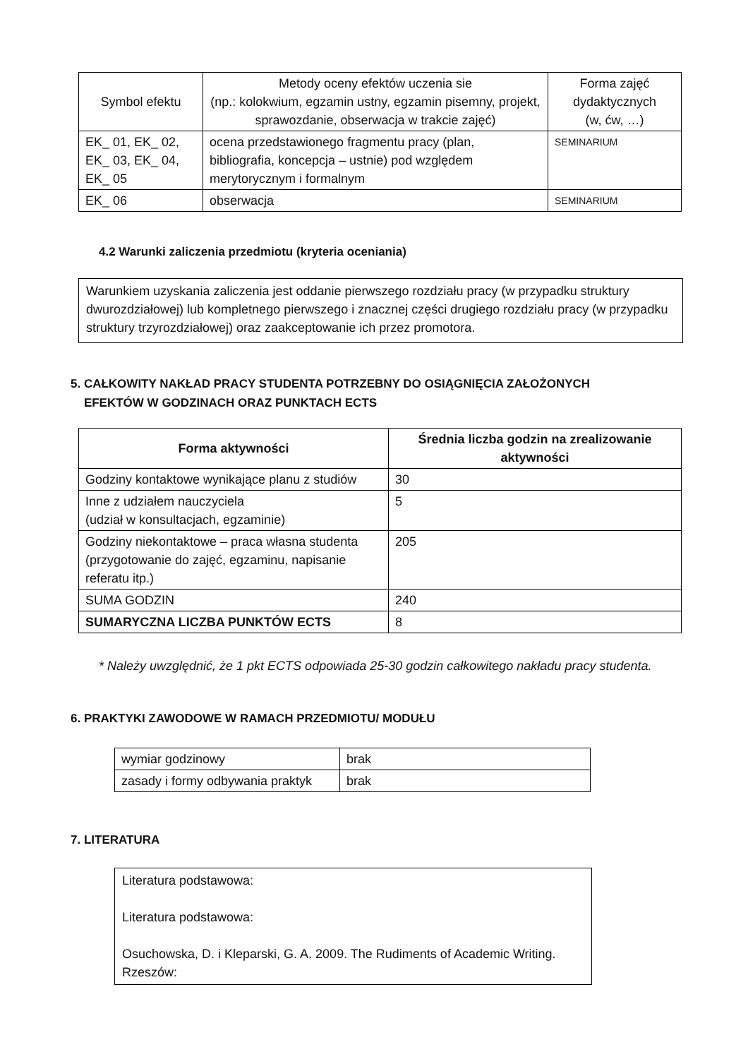| Symbol efektu | Metody oceny efektów uczenia sie (np.: kolokwium, egzamin ustny, egzamin pisemny, projekt, sprawozdanie, obserwacja w trakcie zajęć) | Forma zajęć dydaktycznych (w, ćw, …) |
| --- | --- | --- |
| EK_ 01, EK_ 02, EK_ 03, EK_ 04, EK_ 05 | ocena przedstawionego fragmentu pracy (plan, bibliografia, koncepcja – ustnie) pod względem merytorycznym i formalnym | SEMINARIUM |
| EK_ 06 | obserwacja | SEMINARIUM |
4.2 Warunki zaliczenia przedmiotu (kryteria oceniania)
Warunkiem uzyskania zaliczenia jest oddanie pierwszego rozdziału pracy (w przypadku struktury dwurozdziałowej) lub kompletnego pierwszego i znacznej części drugiego rozdziału pracy (w przypadku struktury trzyrozdziałowej) oraz zaakceptowanie ich przez promotora.
5. CAŁKOWITY NAKŁAD PRACY STUDENTA POTRZEBNY DO OSIĄGNIĘCIA ZAŁOŻONYCH
EFEKTÓW W GODZINACH ORAZ PUNKTACH ECTS
| Forma aktywności | Średnia liczba godzin na zrealizowanie aktywności |
| --- | --- |
| Godziny kontaktowe wynikające planu z studiów | 30 |
| Inne z udziałem nauczyciela (udział w konsultacjach, egzaminie) | 5 |
| Godziny niekontaktowe – praca własna studenta (przygotowanie do zajęć, egzaminu, napisanie referatu itp.) | 205 |
| SUMA GODZIN | 240 |
| SUMARYCZNA LICZBA PUNKTÓW ECTS | 8 |
* Należy uwzględnić, że 1 pkt ECTS odpowiada 25-30 godzin całkowitego nakładu pracy studenta.
6. PRAKTYKI ZAWODOWE W RAMACH PRZEDMIOTU/ MODUŁU
| wymiar godzinowy | brak |
| zasady i formy odbywania praktyk | brak |
7. LITERATURA
Literatura podstawowa:
Literatura podstawowa:
Osuchowska, D. i Kleparski, G. A. 2009. The Rudiments of Academic Writing. Rzeszów: